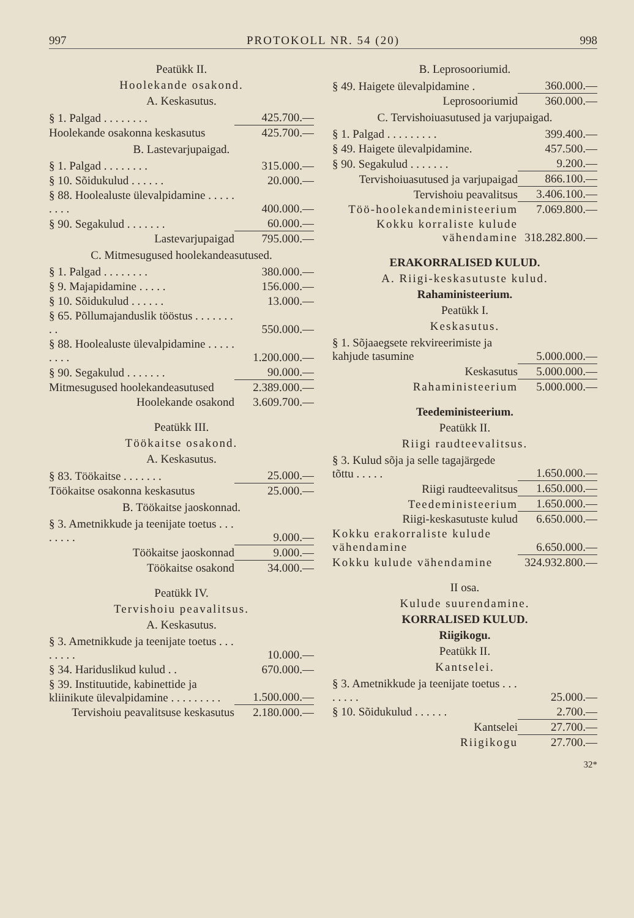997 PROTOKOLL NR. 54 (20) 998
Peatükk II.
Hoolekande osakond.
A. Keskasutus.
| § 1. Palgad . . . . . . . . | 425.700.— |
| Hoolekande osakonna keskasutus | 425.700.— |
B. Lastevarjupaigad.
| § 1. Palgad . . . . . . . . | 315.000.— |
| § 10. Sõidukulud . . . . . . | 20.000.— |
| § 88. Hoolealuste ülevalpidamine . . . . . . . . . | 400.000.— |
| § 90. Segakulud . . . . . . . | 60.000.— |
| Lastevarjupaigad | 795.000.— |
C. Mitmesugused hoolekandeasutused.
| § 1. Palgad . . . . . . . . | 380.000.— |
| § 9. Majapidamine . . . . . | 156.000.— |
| § 10. Sõidukulud . . . . . . | 13.000.— |
| § 65. Põllumajanduslik tööstus . . . . . . . . . | 550.000.— |
| § 88. Hoolealuste ülevalpidamine . . . . . . . . . | 1.200.000.— |
| § 90. Segakulud . . . . . . . | 90.000.— |
| Mitmesugused hoolekandeasutused | 2.389.000.— |
| Hoolekande osakond | 3.609.700.— |
Peatükk III.
Töökaitse osakond.
A. Keskasutus.
| § 83. Töökaitse . . . . . . . | 25.000.— |
| Töökaitse osakonna keskasutus | 25.000.— |
B. Töökaitse jaoskonnad.
| § 3. Ametnikkude ja teenijate toetus . . . . . . . . | 9.000.— |
| Töökaitse jaoskonnad | 9.000.— |
| Töökaitse osakond | 34.000.— |
Peatükk IV.
Tervishoiu peavalitsus.
A. Keskasutus.
| § 3. Ametnikkude ja teenijate toetus . . . . . . . . | 10.000.— |
| § 34. Hariduslikud kulud . . | 670.000.— |
| § 39. Instituutide, kabinettide ja kliinikute ülevalpidamine . . . . . . . . . | 1.500.000.— |
| Tervishoiu peavalitsuse keskasutus | 2.180.000.— |
B. Leprosooriumid.
| § 49. Haigete ülevalpidamine . | 360.000.— |
| Leprosooriumid | 360.000.— |
C. Tervishoiuasutused ja varjupaigad.
| § 1. Palgad . . . . . . . . . | 399.400.— |
| § 49. Haigete ülevalpidamine. | 457.500.— |
| § 90. Segakulud . . . . . . . | 9.200.— |
| Tervishoiuasutused ja varjupaigad | 866.100.— |
| Tervishoiu peavalitsus | 3.406.100.— |
| Töö-hoolekandeministeerium | 7.069.800.— |
| Kokku korraliste kulude vähendamine | 318.282.800.— |
ERAKORRALISED KULUD.
A. Riigi-keskasutuste kulud.
Rahaministeerium.
Peatükk I.
Keskasutus.
| § 1. Sõjaaegsete rekvireerimiste ja kahjude tasumine | 5.000.000.— |
| Keskasutus | 5.000.000.— |
| Rahaministeerium | 5.000.000.— |
Teedeministeerium.
Peatükk II.
Riigi raudteevalitsus.
| § 3. Kulud sõja ja selle tagajärgede tõttu . . . . . | 1.650.000.— |
| Riigi raudteevalitsus | 1.650.000.— |
| Teedeministeerium | 1.650.000.— |
| Riigi-keskasutuste kulud | 6.650.000.— |
| Kokku erakorraliste kulude vähendamine | 6.650.000.— |
| Kokku kulude vähendamine | 324.932.800.— |
II osa.
Kulude suurendamine.
KORRALISED KULUD.
Riigikogu.
Peatükk II.
Kantselei.
| § 3. Ametnikkude ja teenijate toetus . . . . . . . . | 25.000.— |
| § 10. Sõidukulud . . . . . . | 2.700.— |
| Kantselei | 27.700.— |
| Riigikogu | 27.700.— |
32*